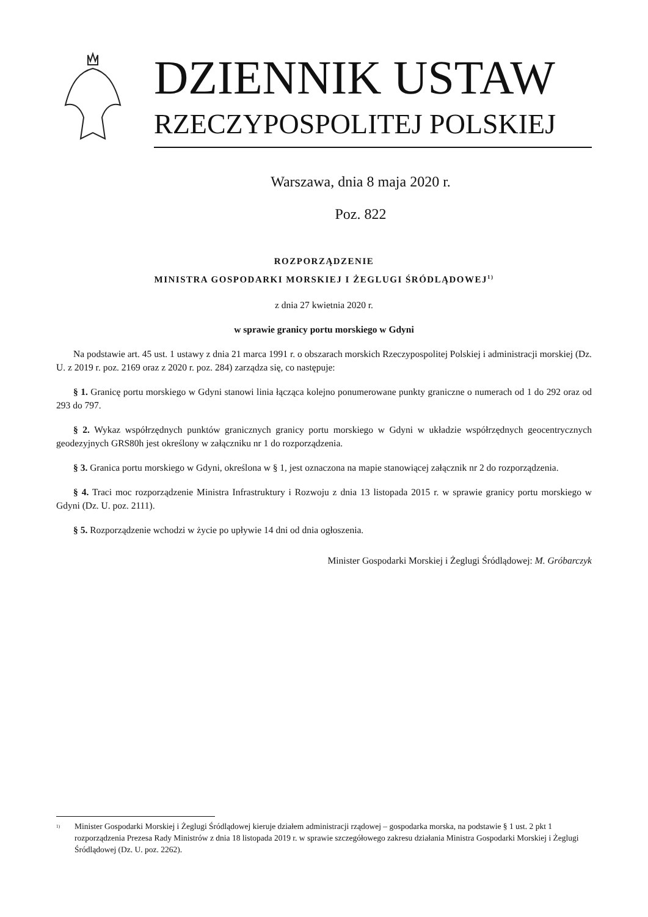DZIENNIK USTAW
RZECZYPOSPOLITEJ POLSKIEJ
Warszawa, dnia 8 maja 2020 r.
Poz. 822
ROZPORZĄDZENIE
MINISTRA GOSPODARKI MORSKIEJ I ŻEGLUGI ŚRÓDLĄDOWEJ<sup>1)</sup>
z dnia 27 kwietnia 2020 r.
w sprawie granicy portu morskiego w Gdyni
Na podstawie art. 45 ust. 1 ustawy z dnia 21 marca 1991 r. o obszarach morskich Rzeczypospolitej Polskiej i administracji morskiej (Dz. U. z 2019 r. poz. 2169 oraz z 2020 r. poz. 284) zarządza się, co następuje:
§ 1. Granicę portu morskiego w Gdyni stanowi linia łącząca kolejno ponumerowane punkty graniczne o numerach od 1 do 292 oraz od 293 do 797.
§ 2. Wykaz współrzędnych punktów granicznych granicy portu morskiego w Gdyni w układzie współrzędnych geocentrycznych geodezyjnych GRS80h jest określony w załączniku nr 1 do rozporządzenia.
§ 3. Granica portu morskiego w Gdyni, określona w § 1, jest oznaczona na mapie stanowiącej załącznik nr 2 do rozporządzenia.
§ 4. Traci moc rozporządzenie Ministra Infrastruktury i Rozwoju z dnia 13 listopada 2015 r. w sprawie granicy portu morskiego w Gdyni (Dz. U. poz. 2111).
§ 5. Rozporządzenie wchodzi w życie po upływie 14 dni od dnia ogłoszenia.
Minister Gospodarki Morskiej i Żeglugi Śródlądowej: M. Gróbarczyk
<sup>1)</sup>
Minister Gospodarki Morskiej i Żeglugi Śródlądowej kieruje działem administracji rządowej – gospodarka morska, na podstawie § 1 ust. 2 pkt 1 rozporządzenia Prezesa Rady Ministrów z dnia 18 listopada 2019 r. w sprawie szczegółowego zakresu działania Ministra Gospodarki Morskiej i Żeglugi Śródlądowej (Dz. U. poz. 2262).